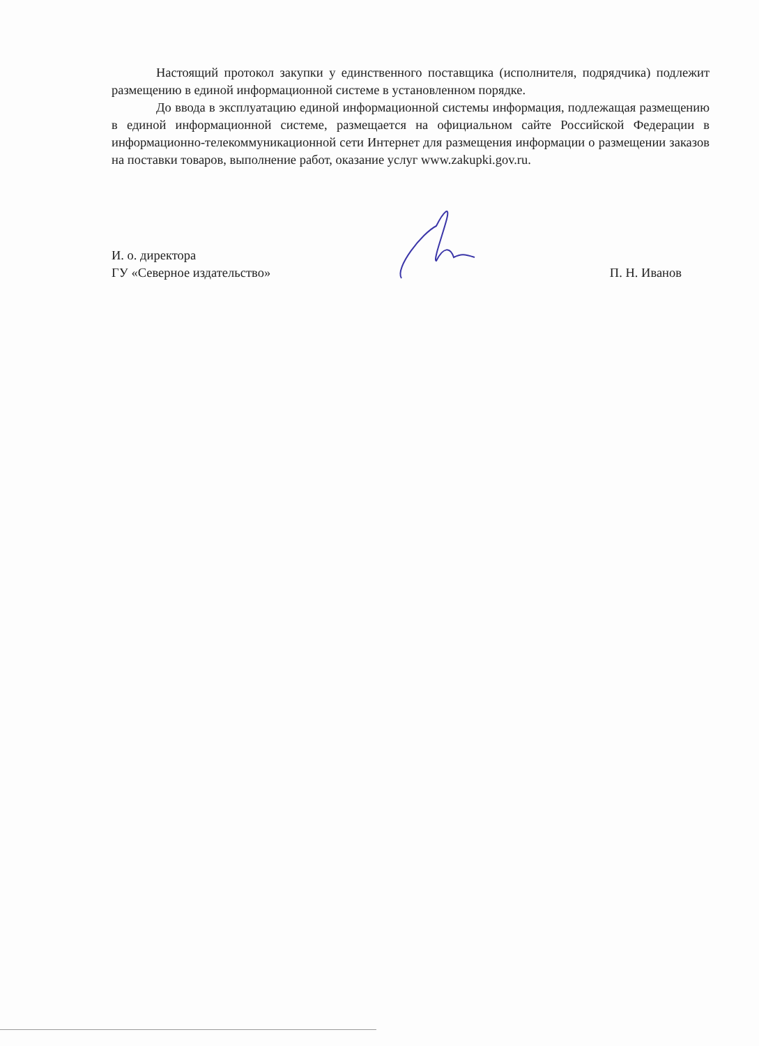Настоящий протокол закупки у единственного поставщика (исполнителя, подрядчика) подлежит размещению в единой информационной системе в установленном порядке.
До ввода в эксплуатацию единой информационной системы информация, подлежащая размещению в единой информационной системе, размещается на официальном сайте Российской Федерации в информационно-телекоммуникационной сети Интернет для размещения информации о размещении заказов на поставки товаров, выполнение работ, оказание услуг www.zakupki.gov.ru.
И. о. директора
ГУ «Северное издательство»
П. Н. Иванов